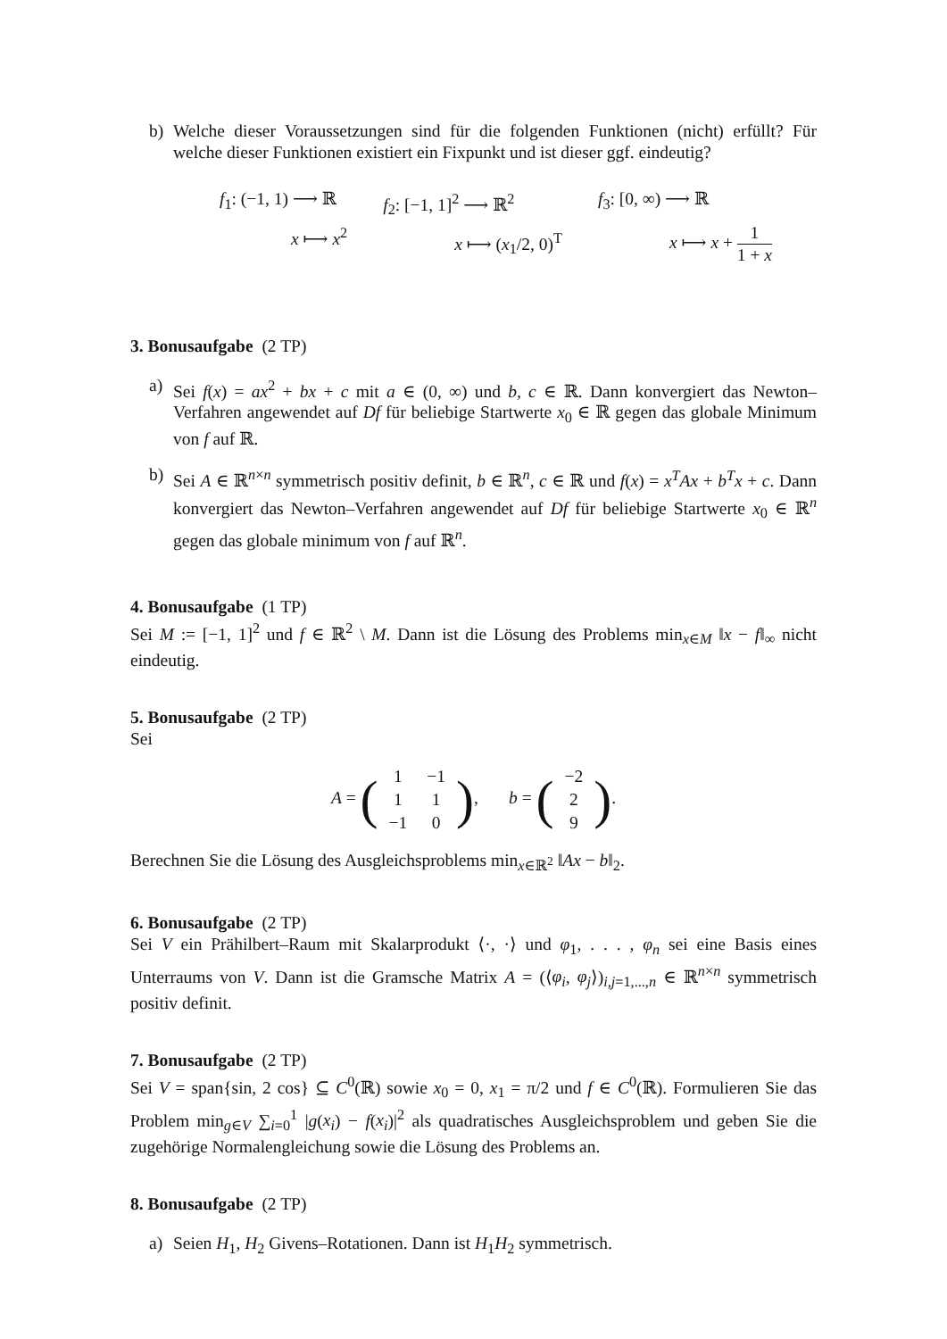b) Welche dieser Voraussetzungen sind für die folgenden Funktionen (nicht) erfüllt? Für welche dieser Funktionen existiert ein Fixpunkt und ist dieser ggf. eindeutig?
f<sub>1</sub>: (−1, 1) ⟶ ℝ
x ⟼ x<sup>2</sup>
f<sub>2</sub>: [−1, 1]<sup>2</sup> ⟶ ℝ<sup>2</sup>
x ⟼ (x<sub>1</sub>/2, 0)<sup>T</sup>
f<sub>3</sub>: [0, ∞) ⟶ ℝ
x ⟼ x + 1 1 + x
3. Bonusaufgabe (2 TP)
a) Sei f(x) = ax<sup>2</sup> + bx + c mit a ∈ (0, ∞) und b, c ∈ ℝ. Dann konvergiert das Newton–Verfahren angewendet auf Df für beliebige Startwerte x<sub>0</sub> ∈ ℝ gegen das globale Minimum von f auf ℝ.
b) Sei A ∈ ℝ<sup>n×n</sup> symmetrisch positiv definit, b ∈ ℝ<sup>n</sup>, c ∈ ℝ und f(x) = x<sup>T</sup>Ax + b<sup>T</sup>x + c. Dann konvergiert das Newton–Verfahren angewendet auf Df für beliebige Startwerte x<sub>0</sub> ∈ ℝ<sup>n</sup> gegen das globale minimum von f auf ℝ<sup>n</sup>.
4. Bonusaufgabe (1 TP)
Sei M := [−1, 1]<sup>2</sup> und f ∈ ℝ<sup>2</sup> \ M. Dann ist die Lösung des Problems min<sub>x∈M</sub> ‖x − f‖<sub>∞</sub> nicht eindeutig.
5. Bonusaufgabe (2 TP)
Sei
A = (
| 1 | −1 |
| 1 | 1 |
| −1 | 0 |
), b = (
| −2 |
| 2 |
| 9 |
).
Berechnen Sie die Lösung des Ausgleichsproblems min<sub>x∈ℝ<sup>2</sup></sub> ‖Ax − b‖<sub>2</sub>.
6. Bonusaufgabe (2 TP)
Sei V ein Prähilbert–Raum mit Skalarprodukt ⟨·, ·⟩ und φ<sub>1</sub>, . . . , φ<sub>n</sub> sei eine Basis eines Unterraums von V. Dann ist die Gramsche Matrix A = (⟨φ<sub>i</sub>, φ<sub>j</sub>⟩)<sub>i,j=1,...,n</sub> ∈ ℝ<sup>n×n</sup> symmetrisch positiv definit.
7. Bonusaufgabe (2 TP)
Sei V = span{sin, 2 cos} ⊆ C<sup>0</sup>(ℝ) sowie x<sub>0</sub> = 0, x<sub>1</sub> = π/2 und f ∈ C<sup>0</sup>(ℝ). Formulieren Sie das Problem min<sub>g∈V</sub> ∑<sub>i=0</sub><sup>1</sup> |g(x<sub>i</sub>) − f(x<sub>i</sub>)|<sup>2</sup> als quadratisches Ausgleichsproblem und geben Sie die zugehörige Normalengleichung sowie die Lösung des Problems an.
8. Bonusaufgabe (2 TP)
a) Seien H<sub>1</sub>, H<sub>2</sub> Givens–Rotationen. Dann ist H<sub>1</sub>H<sub>2</sub> symmetrisch.